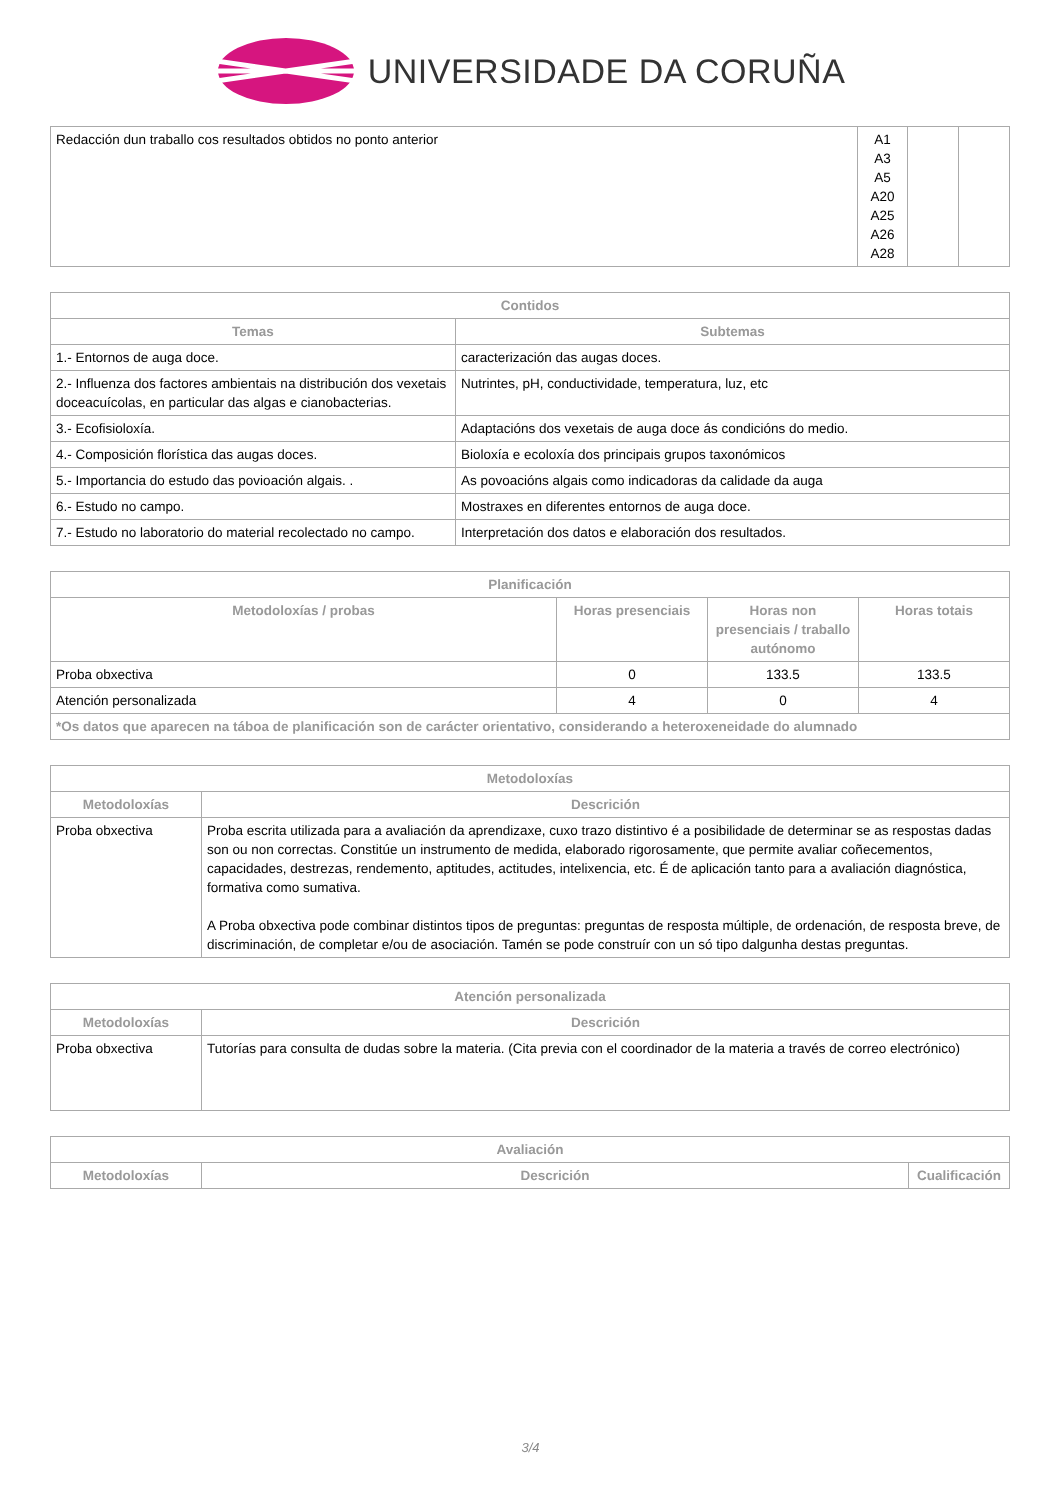UNIVERSIDADE DA CORUÑA
| Redacción dun traballo cos resultados obtidos no ponto anterior | A1 A3 A5 A20 A25 A26 A28 | | |
| Contidos | |
| --- | --- |
| Temas | Subtemas |
| 1.- Entornos de auga doce. | caracterización das augas doces. |
| 2.- Influenza dos factores ambientais na distribución dos vexetais doceacuícolas, en particular das algas e cianobacterias. | Nutrintes, pH, conductividade, temperatura, luz, etc |
| 3.- Ecofisioloxía. | Adaptacións dos vexetais de auga doce ás condicións do medio. |
| 4.- Composición florística das augas doces. | Bioloxía e ecoloxía dos principais grupos taxonómicos |
| 5.- Importancia do estudo das povioación algais. . | As povoacións algais como indicadoras da calidade da auga |
| 6.- Estudo no campo. | Mostraxes en diferentes entornos de auga doce. |
| 7.- Estudo no laboratorio do material recolectado no campo. | Interpretación dos datos e elaboración dos resultados. |
| Planificación | | | |
| --- | --- | --- | --- |
| Metodoloxías / probas | Horas presenciais | Horas non presenciais / traballo autónomo | Horas totais |
| Proba obxectiva | 0 | 133.5 | 133.5 |
| Atención personalizada | 4 | 0 | 4 |
| *Os datos que aparecen na táboa de planificación son de carácter orientativo, considerando a heteroxeneidade do alumnado | | | |
| Metodoloxías | |
| --- | --- |
| Metodoloxías | Descrición |
| Proba obxectiva | Proba escrita utilizada para a avaliación da aprendizaxe, cuxo trazo distintivo é a posibilidade de determinar se as respostas dadas son ou non correctas. Constitúe un instrumento de medida, elaborado rigorosamente, que permite avaliar coñecementos, capacidades, destrezas, rendemento, aptitudes, actitudes, intelixencia, etc. É de aplicación tanto para a avaliación diagnóstica, formativa como sumativa. A Proba obxectiva pode combinar distintos tipos de preguntas: preguntas de resposta múltiple, de ordenación, de resposta breve, de discriminación, de completar e/ou de asociación. Tamén se pode construír con un só tipo dalgunha destas preguntas. |
| Atención personalizada | |
| --- | --- |
| Metodoloxías | Descrición |
| Proba obxectiva | Tutorías para consulta de dudas sobre la materia. (Cita previa con el coordinador de la materia a través de correo electrónico) |
| Avaliación | | |
| --- | --- | --- |
| Metodoloxías | Descrición | Cualificación |
3/4